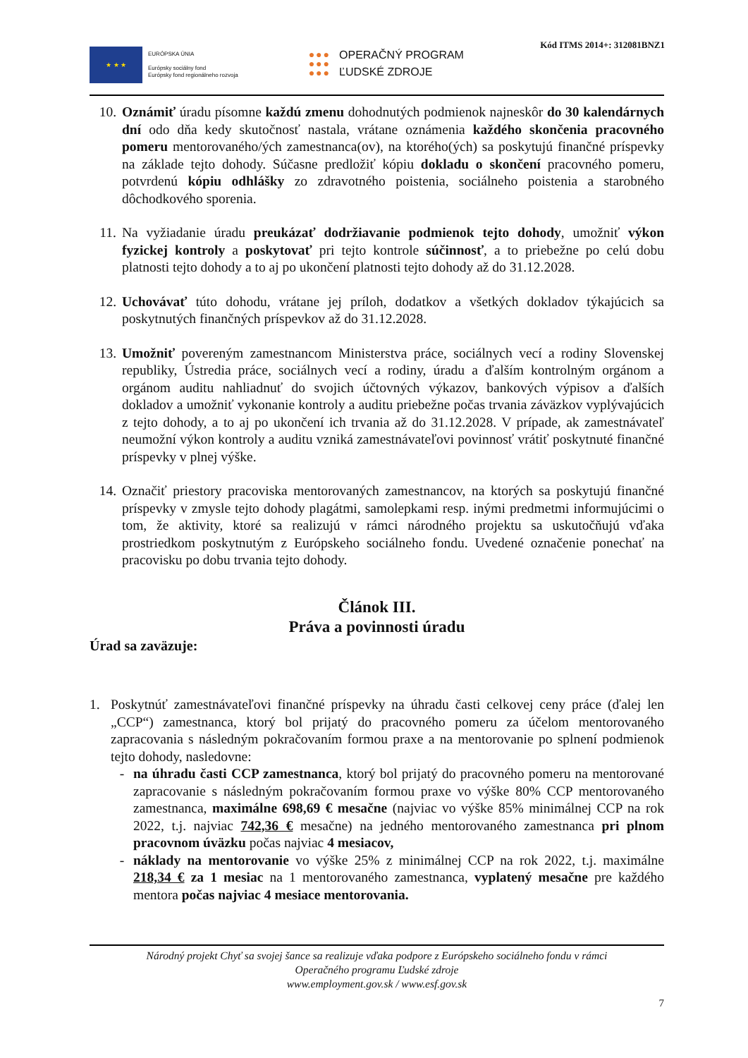Kód ITMS 2014+: 312081BNZ1
★ ★ ★
EURÓPSKA ÚNIA
Európsky sociálny fond
Európsky fond regionálneho rozvoja
●●●
●●●
●●●
OPERAČNÝ PROGRAM
ĽUDSKÉ ZDROJE
10. Oznámiť úradu písomne každú zmenu dohodnutých podmienok najneskôr do 30 kalendárnych dní odo dňa kedy skutočnosť nastala, vrátane oznámenia každého skončenia pracovného pomeru mentorovaného/ých zamestnanca(ov), na ktorého(ých) sa poskytujú finančné príspevky na základe tejto dohody. Súčasne predložiť kópiu dokladu o skončení pracovného pomeru, potvrdenú kópiu odhlášky zo zdravotného poistenia, sociálneho poistenia a starobného dôchodkového sporenia.
11. Na vyžiadanie úradu preukázať dodržiavanie podmienok tejto dohody, umožniť výkon fyzickej kontroly a poskytovať pri tejto kontrole súčinnosť, a to priebežne po celú dobu platnosti tejto dohody a to aj po ukončení platnosti tejto dohody až do 31.12.2028.
12. Uchovávať túto dohodu, vrátane jej príloh, dodatkov a všetkých dokladov týkajúcich sa poskytnutých finančných príspevkov až do 31.12.2028.
13. Umožniť povereným zamestnancom Ministerstva práce, sociálnych vecí a rodiny Slovenskej republiky, Ústredia práce, sociálnych vecí a rodiny, úradu a ďalším kontrolným orgánom a orgánom auditu nahliadnuť do svojich účtovných výkazov, bankových výpisov a ďalších dokladov a umožniť vykonanie kontroly a auditu priebežne počas trvania záväzkov vyplývajúcich z tejto dohody, a to aj po ukončení ich trvania až do 31.12.2028. V prípade, ak zamestnávateľ neumožní výkon kontroly a auditu vzniká zamestnávateľovi povinnosť vrátiť poskytnuté finančné príspevky v plnej výške.
14. Označiť priestory pracoviska mentorovaných zamestnancov, na ktorých sa poskytujú finančné príspevky v zmysle tejto dohody plagátmi, samolepkami resp. inými predmetmi informujúcimi o tom, že aktivity, ktoré sa realizujú v rámci národného projektu sa uskutočňujú vďaka prostriedkom poskytnutým z Európskeho sociálneho fondu. Uvedené označenie ponechať na pracovisku po dobu trvania tejto dohody.
Článok III.
Práva a povinnosti úradu
Úrad sa zaväzuje:
1. Poskytnúť zamestnávateľovi finančné príspevky na úhradu časti celkovej ceny práce (ďalej len „CCP“) zamestnanca, ktorý bol prijatý do pracovného pomeru za účelom mentorovaného zapracovania s následným pokračovaním formou praxe a na mentorovanie po splnení podmienok tejto dohody, nasledovne:
- na úhradu časti CCP zamestnanca, ktorý bol prijatý do pracovného pomeru na mentorované zapracovanie s následným pokračovaním formou praxe vo výške 80% CCP mentorovaného zamestnanca, maximálne 698,69 € mesačne (najviac vo výške 85% minimálnej CCP na rok 2022, t.j. najviac 742,36 € mesačne) na jedného mentorovaného zamestnanca pri plnom pracovnom úväzku počas najviac 4 mesiacov,
- náklady na mentorovanie vo výške 25% z minimálnej CCP na rok 2022, t.j. maximálne 218,34 € za 1 mesiac na 1 mentorovaného zamestnanca, vyplatený mesačne pre každého mentora počas najviac 4 mesiace mentorovania.
Národný projekt Chyť sa svojej šance sa realizuje vďaka podpore z Európskeho sociálneho fondu v rámci
Operačného programu Ľudské zdroje
www.employment.gov.sk / www.esf.gov.sk
7